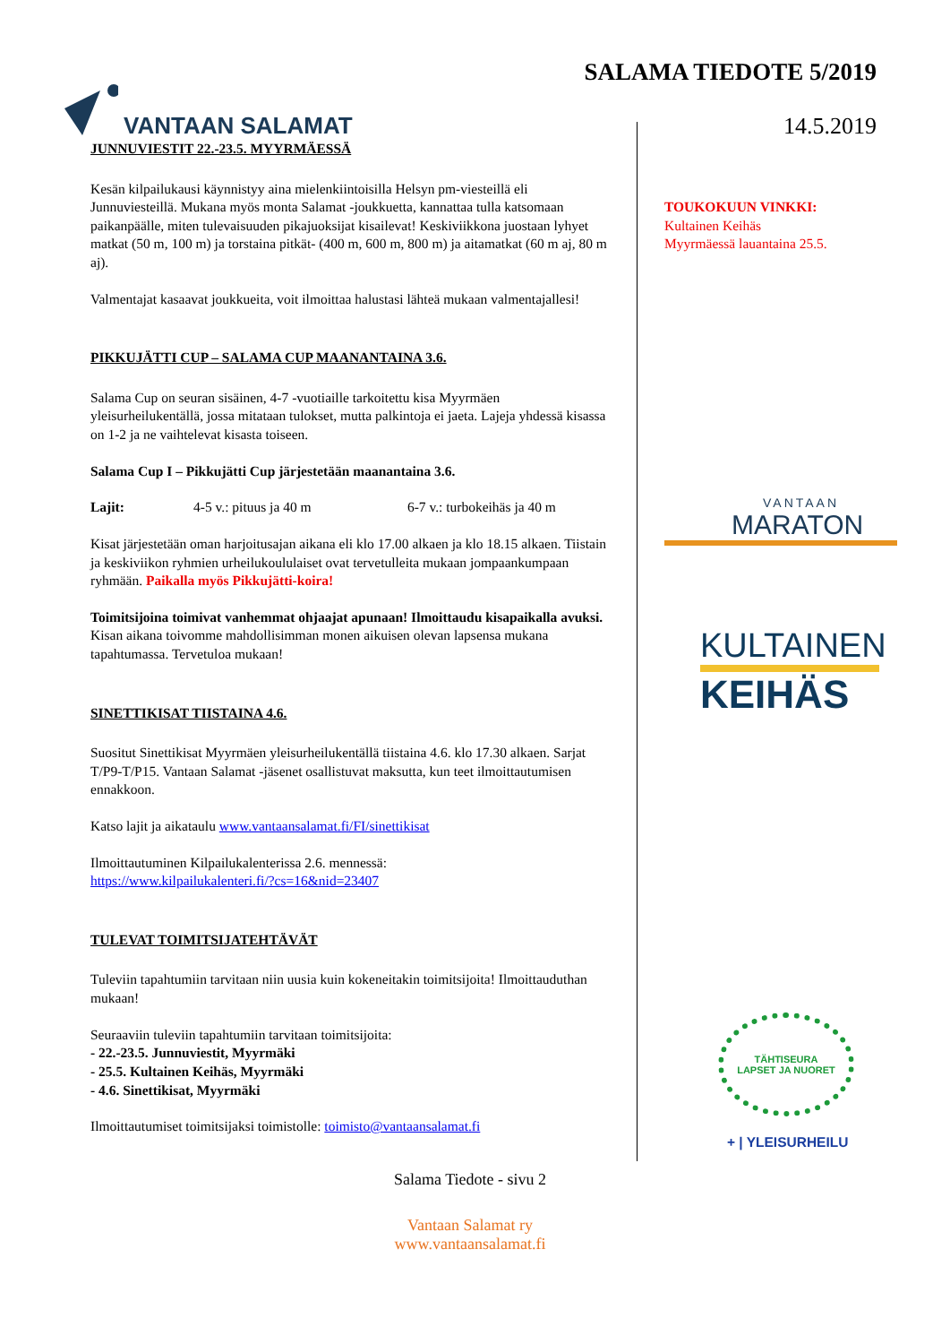VANTAAN SALAMAT
SALAMA TIEDOTE 5/2019
14.5.2019
JUNNUVIESTIT 22.-23.5. MYYRMÄESSÄ
Kesän kilpailukausi käynnistyy aina mielenkiintoisilla Helsyn pm-viesteillä eli Junnuviesteillä. Mukana myös monta Salamat -joukkuetta, kannattaa tulla katsomaan paikanpäälle, miten tulevaisuuden pikajuoksijat kisailevat! Keskiviikkona juostaan lyhyet matkat (50 m, 100 m) ja torstaina pitkät- (400 m, 600 m, 800 m) ja aitamatkat (60 m aj, 80 m aj).
Valmentajat kasaavat joukkueita, voit ilmoittaa halustasi lähteä mukaan valmentajallesi!
PIKKUJÄTTI CUP – SALAMA CUP MAANANTAINA 3.6.
Salama Cup on seuran sisäinen, 4-7 -vuotiaille tarkoitettu kisa Myyrmäen yleisurheilukentällä, jossa mitataan tulokset, mutta palkintoja ei jaeta. Lajeja yhdessä kisassa on 1-2 ja ne vaihtelevat kisasta toiseen.
Salama Cup I – Pikkujätti Cup järjestetään maanantaina 3.6.
Lajit: 4-5 v.: pituus ja 40 m 6-7 v.: turbokeihäs ja 40 m
Kisat järjestetään oman harjoitusajan aikana eli klo 17.00 alkaen ja klo 18.15 alkaen. Tiistain ja keskiviikon ryhmien urheilukoululaiset ovat tervetulleita mukaan jompaankumpaan ryhmään. Paikalla myös Pikkujätti-koira!
Toimitsijoina toimivat vanhemmat ohjaajat apunaan! Ilmoittaudu kisapaikalla avuksi. Kisan aikana toivomme mahdollisimman monen aikuisen olevan lapsensa mukana tapahtumassa. Tervetuloa mukaan!
SINETTIKISAT TIISTAINA 4.6.
Suositut Sinettikisat Myyrmäen yleisurheilukentällä tiistaina 4.6. klo 17.30 alkaen. Sarjat T/P9-T/P15. Vantaan Salamat -jäsenet osallistuvat maksutta, kun teet ilmoittautumisen ennakkoon.
Katso lajit ja aikataulu www.vantaansalamat.fi/FI/sinettikisat
Ilmoittautuminen Kilpailukalenterissa 2.6. mennessä:
https://www.kilpailukalenteri.fi/?cs=16&nid=23407
TULEVAT TOIMITSIJATEHTÄVÄT
Tuleviin tapahtumiin tarvitaan niin uusia kuin kokeneitakin toimitsijoita! Ilmoittauduthan mukaan!
Seuraaviin tuleviin tapahtumiin tarvitaan toimitsijoita:
- 22.-23.5. Junnuviestit, Myyrmäki
- 25.5. Kultainen Keihäs, Myyrmäki
- 4.6. Sinettikisat, Myyrmäki
Ilmoittautumiset toimitsijaksi toimistolle: toimisto@vantaansalamat.fi
TOUKOKUUN VINKKI:
Kultainen Keihäs
Myyrmäessä lauantaina 25.5.
VANTAAN
MARATON
KULTAINEN
KEIHÄS
TÄHTISEURA
LAPSET JA NUORET
+ | YLEISURHEILU
Salama Tiedote - sivu 2
Vantaan Salamat ry
www.vantaansalamat.fi